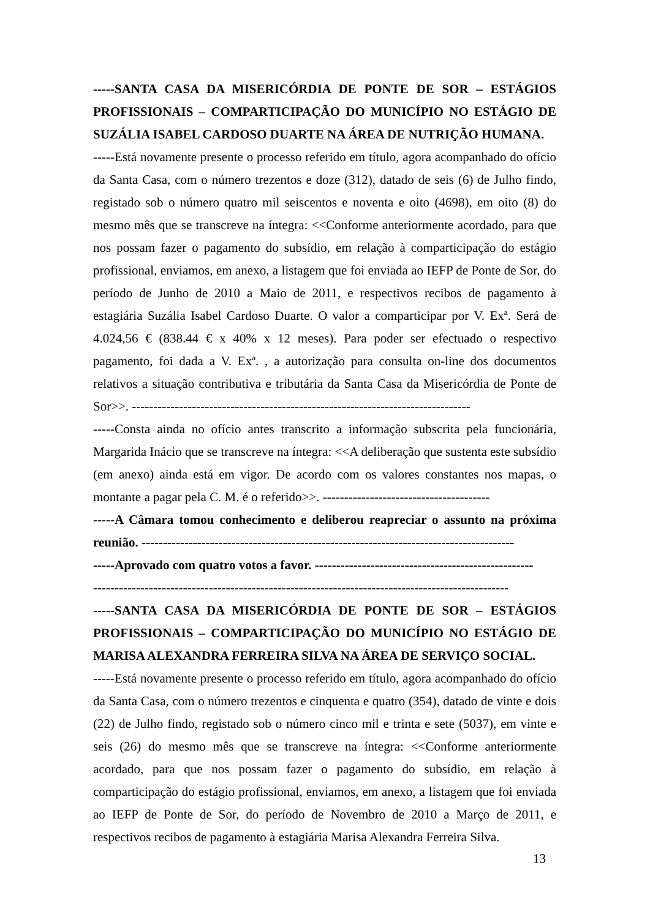-----SANTA CASA DA MISERICÓRDIA DE PONTE DE SOR – ESTÁGIOS PROFISSIONAIS – COMPARTICIPAÇÃO DO MUNICÍPIO NO ESTÁGIO DE SUZÁLIA ISABEL CARDOSO DUARTE NA ÁREA DE NUTRIÇÃO HUMANA.
-----Está novamente presente o processo referido em título, agora acompanhado do ofício da Santa Casa, com o número trezentos e doze (312), datado de seis (6) de Julho findo, registado sob o número quatro mil seiscentos e noventa e oito (4698), em oito (8) do mesmo mês que se transcreve na íntegra: <<Conforme anteriormente acordado, para que nos possam fazer o pagamento do subsídio, em relação à comparticipação do estágio profissional, enviamos, em anexo, a listagem que foi enviada ao IEFP de Ponte de Sor, do período de Junho de 2010 a Maio de 2011, e respectivos recibos de pagamento à estagiária Suzália Isabel Cardoso Duarte. O valor a comparticipar por V. Exª. Será de 4.024,56 € (838.44 € x 40% x 12 meses). Para poder ser efectuado o respectivo pagamento, foi dada a V. Exª. , a autorização para consulta on-line dos documentos relativos a situação contributiva e tributária da Santa Casa da Misericórdia de Ponte de Sor>>. -------------------------------------------------------------------------------
-----Consta ainda no ofício antes transcrito a informação subscrita pela funcionária, Margarida Inácio que se transcreve na íntegra: <<A deliberação que sustenta este subsídio (em anexo) ainda está em vigor. De acordo com os valores constantes nos mapas, o montante a pagar pela C. M. é o referido>>. ---------------------------------------
-----A Câmara tomou conhecimento e deliberou reapreciar o assunto na próxima reunião. ---------------------------------------------------------------------------------------
-----Aprovado com quatro votos a favor. ---------------------------------------------------
-------------------------------------------------------------------------------------------------
-----SANTA CASA DA MISERICÓRDIA DE PONTE DE SOR – ESTÁGIOS PROFISSIONAIS – COMPARTICIPAÇÃO DO MUNICÍPIO NO ESTÁGIO DE MARISA ALEXANDRA FERREIRA SILVA NA ÁREA DE SERVIÇO SOCIAL.
-----Está novamente presente o processo referido em título, agora acompanhado do ofício da Santa Casa, com o número trezentos e cinquenta e quatro (354), datado de vinte e dois (22) de Julho findo, registado sob o número cinco mil e trinta e sete (5037), em vinte e seis (26) do mesmo mês que se transcreve na íntegra: <<Conforme anteriormente acordado, para que nos possam fazer o pagamento do subsídio, em relação à comparticipação do estágio profissional, enviamos, em anexo, a listagem que foi enviada ao IEFP de Ponte de Sor, do período de Novembro de 2010 a Março de 2011, e respectivos recibos de pagamento à estagiária Marisa Alexandra Ferreira Silva.
13